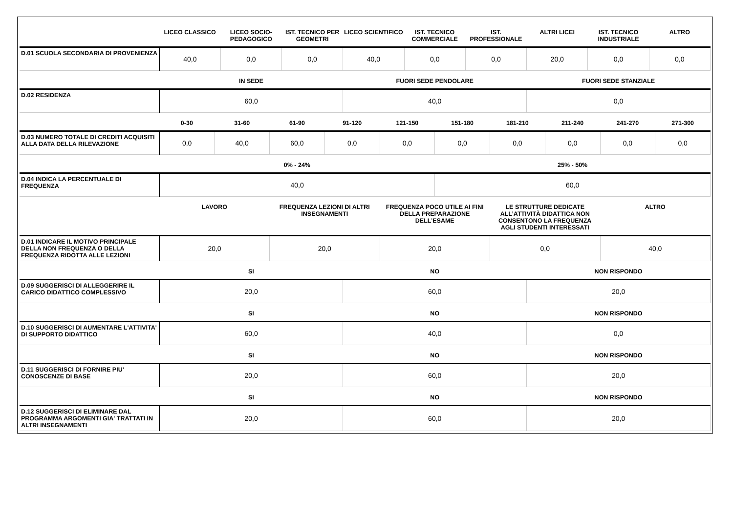| | LICEO CLASSICO | LICEO SOCIO-PEDAGOGICO | IST. TECNICO PER GEOMETRI | LICEO SCIENTIFICO | IST. TECNICO COMMERCIALE | IST. PROFESSIONALE | ALTRI LICEI | IST. TECNICO INDUSTRIALE | ALTRO |
| --- | --- | --- | --- | --- | --- | --- | --- | --- | --- |
| D.01 SCUOLA SECONDARIA DI PROVENIENZA | 40,0 | 0,0 | 0,0 | 40,0 | 0,0 | 0,0 | 20,0 | 0,0 | 0,0 |
| | IN SEDE | FUORI SEDE PENDOLARE | FUORI SEDE STANZIALE |
| --- | --- | --- | --- |
| D.02 RESIDENZA | 60,0 | 40,0 | 0,0 |
| | 0-30 | 31-60 | 61-90 | 91-120 | 121-150 | 151-180 | 181-210 | 211-240 | 241-270 | 271-300 |
| --- | --- | --- | --- | --- | --- | --- | --- | --- | --- | --- |
| D.03 NUMERO TOTALE DI CREDITI ACQUISITI ALLA DATA DELLA RILEVAZIONE | 0,0 | 40,0 | 60,0 | 0,0 | 0,0 | 0,0 | 0,0 | 0,0 | 0,0 | 0,0 |
| | 0% - 24% | 25% - 50% |
| --- | --- | --- |
| D.04 INDICA LA PERCENTUALE DI FREQUENZA | 40,0 | 60,0 |
| | LAVORO | FREQUENZA LEZIONI DI ALTRI INSEGNAMENTI | FREQUENZA POCO UTILE AI FINI DELLA PREPARAZIONE DELL’ESAME | LE STRUTTURE DEDICATE ALL’ATTIVITÀ DIDATTICA NON CONSENTONO LA FREQUENZA AGLI STUDENTI INTERESSATI | ALTRO |
| --- | --- | --- | --- | --- | --- |
| D.01 INDICARE IL MOTIVO PRINCIPALE DELLA NON FREQUENZA O DELLA FREQUENZA RIDOTTA ALLE LEZIONI | 20,0 | 20,0 | 20,0 | 0,0 | 40,0 |
| | SI | NO | NON RISPONDO |
| --- | --- | --- | --- |
| D.09 SUGGERISCI DI ALLEGGERIRE IL CARICO DIDATTICO COMPLESSIVO | 20,0 | 60,0 | 20,0 |
| | SI | NO | NON RISPONDO |
| --- | --- | --- | --- |
| D.10 SUGGERISCI DI AUMENTARE L'ATTIVITA' DI SUPPORTO DIDATTICO | 60,0 | 40,0 | 0,0 |
| | SI | NO | NON RISPONDO |
| --- | --- | --- | --- |
| D.11 SUGGERISCI DI FORNIRE PIU' CONOSCENZE DI BASE | 20,0 | 60,0 | 20,0 |
| | SI | NO | NON RISPONDO |
| --- | --- | --- | --- |
| D.12 SUGGERISCI DI ELIMINARE DAL PROGRAMMA ARGOMENTI GIA' TRATTATI IN ALTRI INSEGNAMENTI | 20,0 | 60,0 | 20,0 |